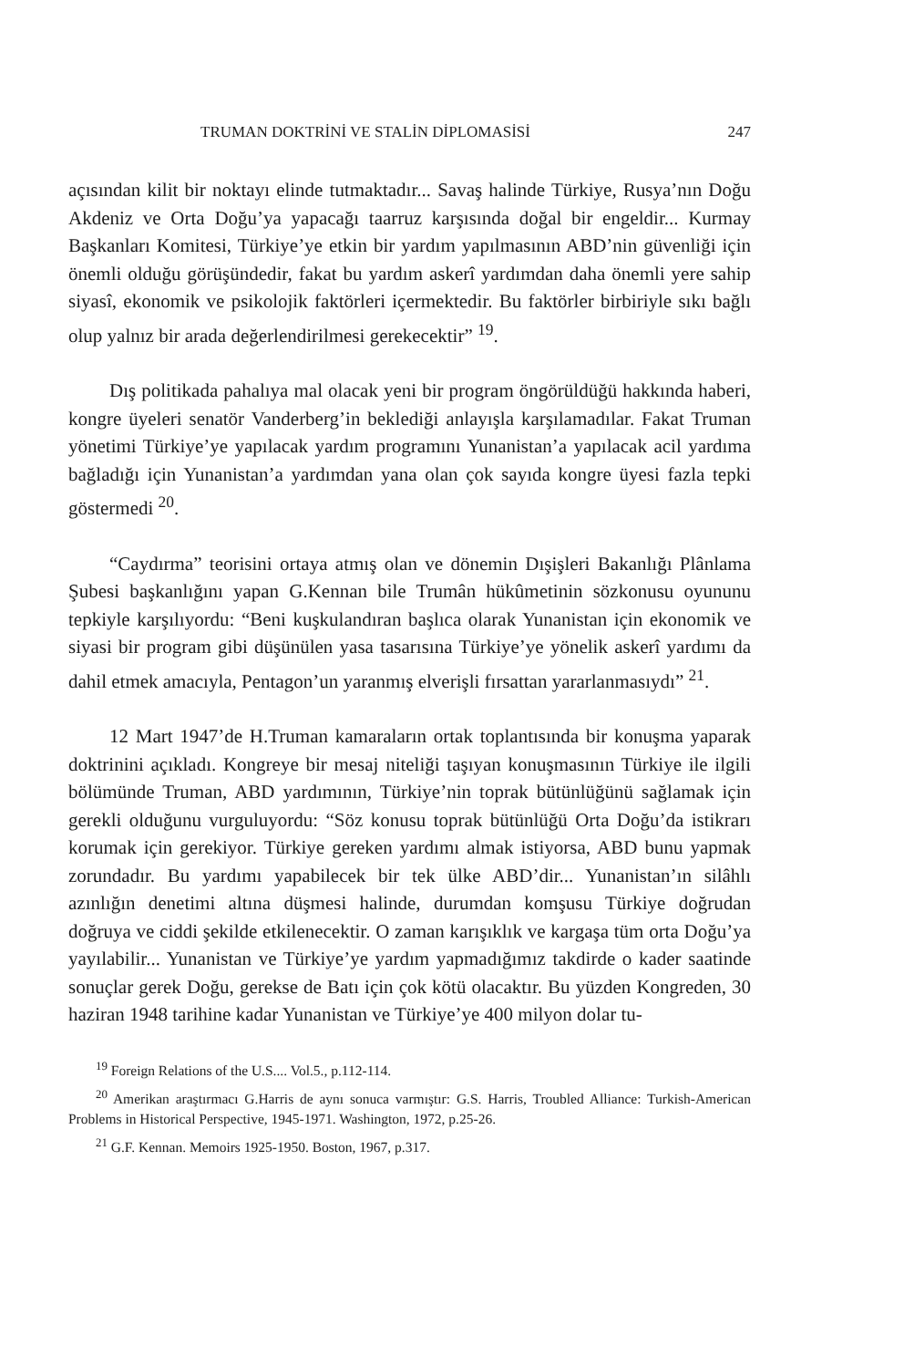TRUMAN DOKTRİNİ VE STALİN DİPLOMASİSİ 247
açısından kilit bir noktayı elinde tutmaktadır... Savaş halinde Türkiye, Rusya’nın Doğu Akdeniz ve Orta Doğu’ya yapacağı taarruz karşısında doğal bir engeldir... Kurmay Başkanları Komitesi, Türkiye’ye etkin bir yardım yapılmasının ABD’nin güvenliği için önemli olduğu görüşündedir, fakat bu yardım askerî yardımdan daha önemli yere sahip siyasî, ekonomik ve psikolojik faktörleri içermektedir. Bu faktörler birbiriyle sıkı bağlı olup yalnız bir arada değerlendirilmesi gerekecektir” <sup>19</sup>.
Dış politikada pahalıya mal olacak yeni bir program öngörüldüğü hakkında haberi, kongre üyeleri senatör Vanderberg’in beklediği anlayışla karşılamadılar. Fakat Truman yönetimi Türkiye’ye yapılacak yardım programını Yunanistan’a yapılacak acil yardıma bağladığı için Yunanistan’a yardımdan yana olan çok sayıda kongre üyesi fazla tepki göstermedi <sup>20</sup>.
“Caydırma” teorisini ortaya atmış olan ve dönemin Dışişleri Bakanlığı Plânlama Şubesi başkanlığını yapan G.Kennan bile Trumân hükûmetinin sözkonusu oyununu tepkiyle karşılıyordu: “Beni kuşkulandıran başlıca olarak Yunanistan için ekonomik ve siyasi bir program gibi düşünülen yasa tasarısına Türkiye’ye yönelik askerî yardımı da dahil etmek amacıyla, Pentagon’un yaranmış elverişli fırsattan yararlanmasıydı” <sup>21</sup>.
12 Mart 1947’de H.Truman kamaraların ortak toplantısında bir konuşma yaparak doktrinini açıkladı. Kongreye bir mesaj niteliği taşıyan konuşmasının Türkiye ile ilgili bölümünde Truman, ABD yardımının, Türkiye’nin toprak bütünlüğünü sağlamak için gerekli olduğunu vurguluyordu: “Söz konusu toprak bütünlüğü Orta Doğu’da istikrarı korumak için gerekiyor. Türkiye gereken yardımı almak istiyorsa, ABD bunu yapmak zorundadır. Bu yardımı yapabilecek bir tek ülke ABD’dir... Yunanistan’ın silâhlı azınlığın denetimi altına düşmesi halinde, durumdan komşusu Türkiye doğrudan doğruya ve ciddi şekilde etkilenecektir. O zaman karışıklık ve kargaşa tüm orta Doğu’ya yayılabilir... Yunanistan ve Türkiye’ye yardım yapmadığımız takdirde o kader saatinde sonuçlar gerek Doğu, gerekse de Batı için çok kötü olacaktır. Bu yüzden Kongreden, 30 haziran 1948 tarihine kadar Yunanistan ve Türkiye’ye 400 milyon dolar tu-
<sup>19</sup> Foreign Relations of the U.S.... Vol.5., p.112-114.
<sup>20</sup> Amerikan araştırmacı G.Harris de aynı sonuca varmıştır: G.S. Harris, Troubled Alliance: Turkish-American Problems in Historical Perspective, 1945-1971. Washington, 1972, p.25-26.
<sup>21</sup> G.F. Kennan. Memoirs 1925-1950. Boston, 1967, p.317.